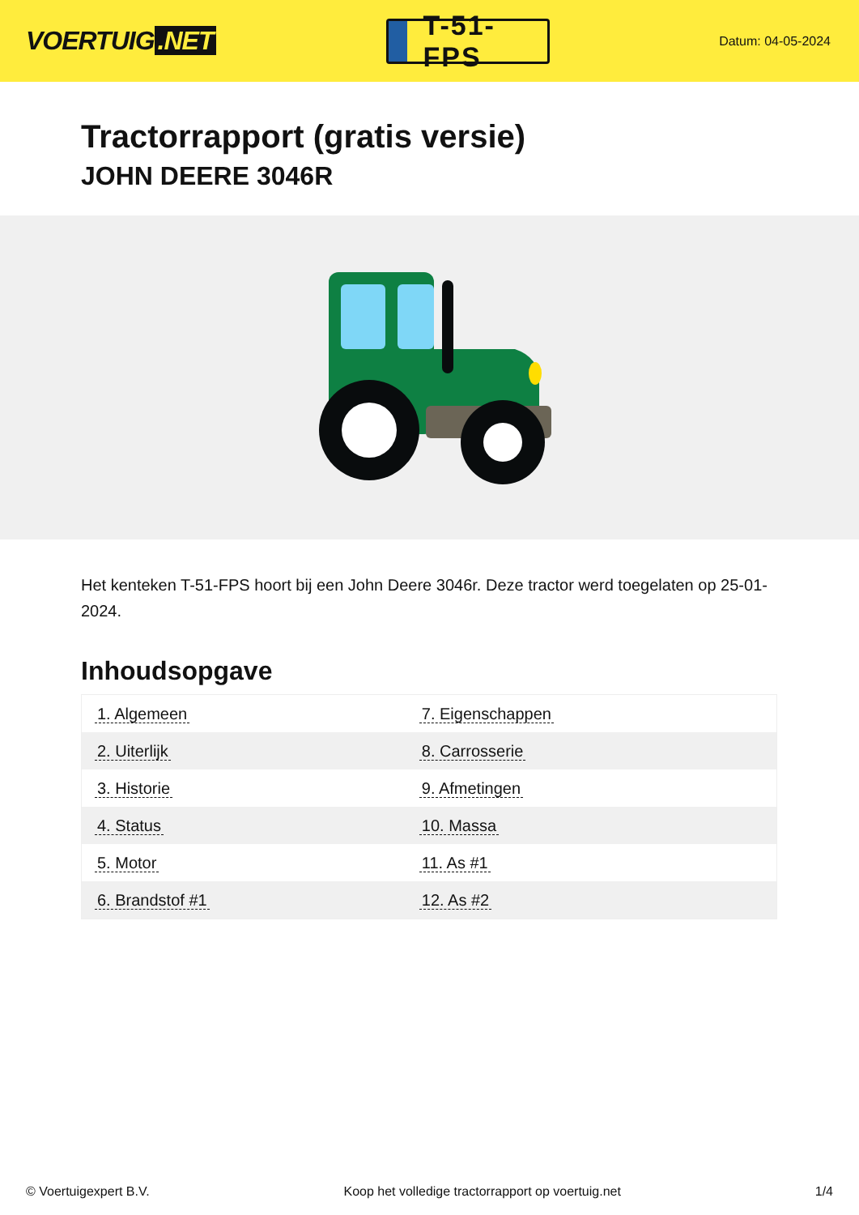VOERTUIG.NET
T-51-FPS
Datum: 04-05-2024
Tractorrapport (gratis versie)
JOHN DEERE 3046R
Het kenteken T-51-FPS hoort bij een John Deere 3046r. Deze tractor werd toegelaten op 25-01-2024.
Inhoudsopgave
| 1. Algemeen | 7. Eigenschappen |
| 2. Uiterlijk | 8. Carrosserie |
| 3. Historie | 9. Afmetingen |
| 4. Status | 10. Massa |
| 5. Motor | 11. As #1 |
| 6. Brandstof #1 | 12. As #2 |
© Voertuigexpert B.V. Koop het volledige tractorrapport op voertuig.net 1/4